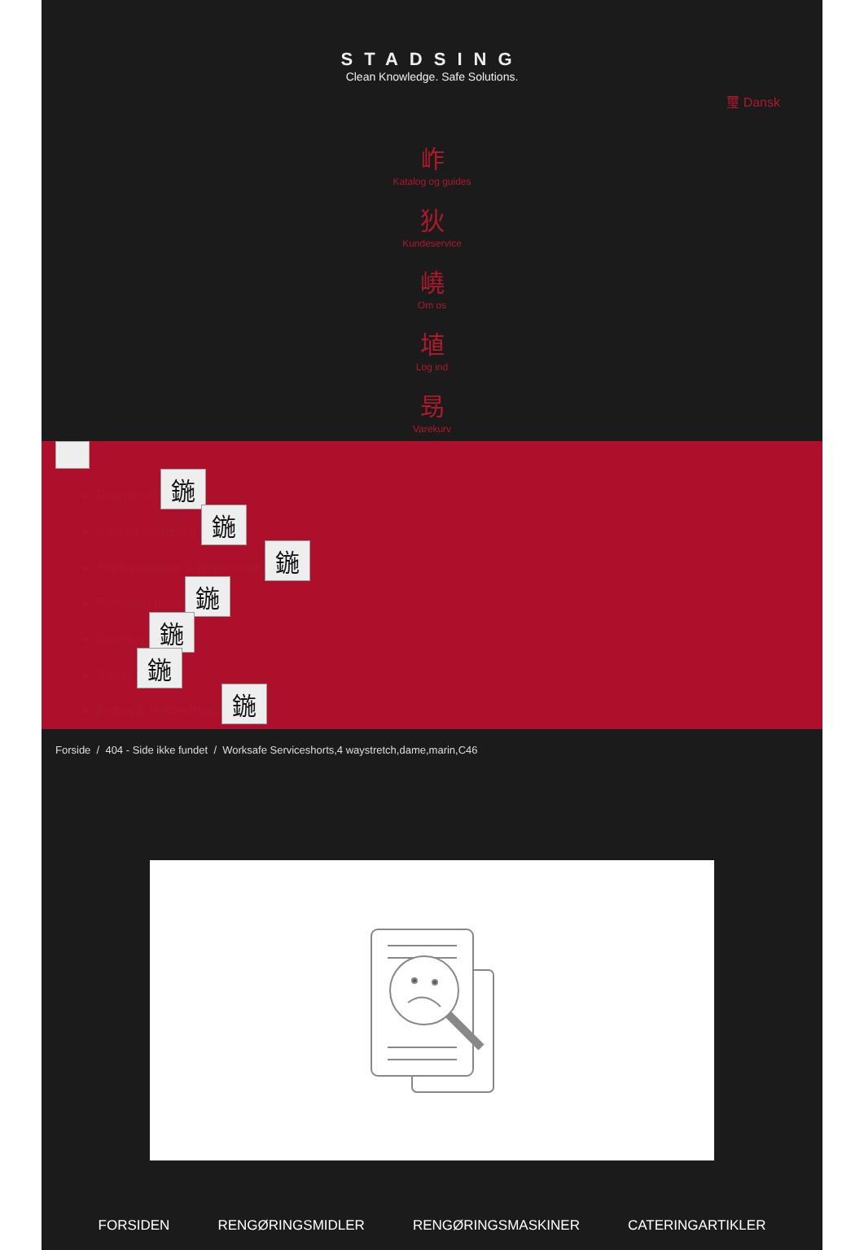STADSING
Clean Knowledge. Safe Solutions.
璽 Dansk
岞
Katalog og guides
狄
Kundeservice
嶢
Om os
埴
Log ind
昮
Varekurv
Rengøring 鍦
Affaldshåndtering 鍦
Aftørringspapir & dispensere 鍦
Personlig pleje 鍦
Catering 鍦
Safety 鍦
Fodtøj & Beklædning 鍦
Forside / 404 - Side ikke fundet / Worksafe Serviceshorts,4 waystretch,dame,marin,C46
FORSIDEN RENGØRINGSMIDLER RENGØRINGSMASKINER CATERINGARTIKLER